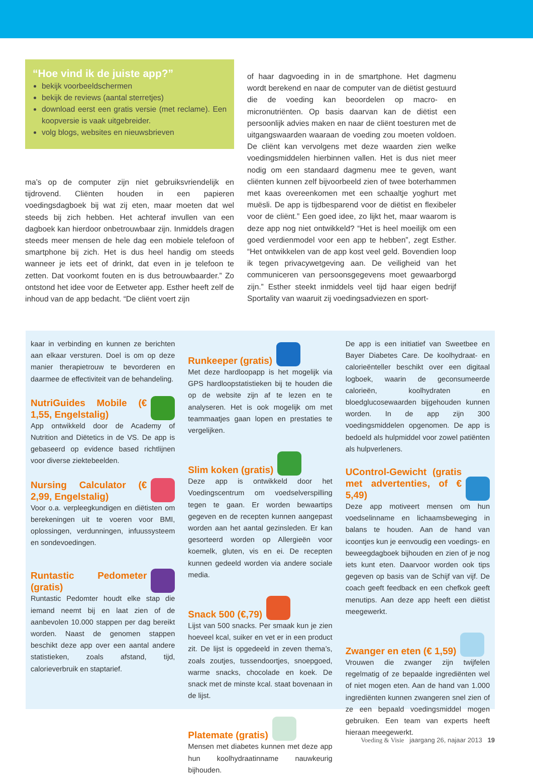“Hoe vind ik de juiste app?”
bekijk voorbeeldschermen
bekijk de reviews (aantal sterretjes)
download eerst een gratis versie (met reclame). Een koopversie is vaak uitgebreider.
volg blogs, websites en nieuwsbrieven
ma’s op de computer zijn niet gebruiksvriendelijk en tijdrovend. Cliënten houden in een papieren voedingsdagboek bij wat zij eten, maar moeten dat wel steeds bij zich hebben. Het achteraf invullen van een dagboek kan hierdoor onbetrouwbaar zijn. Inmiddels dragen steeds meer mensen de hele dag een mobiele telefoon of smartphone bij zich. Het is dus heel handig om steeds wanneer je iets eet of drinkt, dat even in je telefoon te zetten. Dat voorkomt fouten en is dus betrouwbaarder.” Zo ontstond het idee voor de Eetweter app. Esther heeft zelf de inhoud van de app bedacht. “De cliënt voert zijn
of haar dagvoeding in in de smartphone. Het dagmenu wordt berekend en naar de computer van de diëtist gestuurd die de voeding kan beoordelen op macro- en micronutriënten. Op basis daarvan kan de diëtist een persoonlijk advies maken en naar de cliënt toesturen met de uitgangswaarden waaraan de voeding zou moeten voldoen. De cliënt kan vervolgens met deze waarden zien welke voedingsmiddelen hierbinnen vallen. Het is dus niet meer nodig om een standaard dagmenu mee te geven, want cliënten kunnen zelf bijvoorbeeld zien of twee boterhammen met kaas overeenkomen met een schaaltje yoghurt met muësli. De app is tijdbesparend voor de diëtist en flexibeler voor de cliënt.” Een goed idee, zo lijkt het, maar waarom is deze app nog niet ontwikkeld? “Het is heel moeilijk om een goed verdienmodel voor een app te hebben”, zegt Esther. “Het ontwikkelen van de app kost veel geld. Bovendien loop ik tegen privacywetgeving aan. De veiligheid van het communiceren van persoonsgegevens moet gewaarborgd zijn.” Esther steekt inmiddels veel tijd haar eigen bedrijf Sportality van waaruit zij voedingsadviezen en sport-
kaar in verbinding en kunnen ze berichten aan elkaar versturen. Doel is om op deze manier therapietrouw te bevorderen en daarmee de effectiviteit van de behandeling.
NutriGuides Mobile (€ 1,55, Engelstalig)
App ontwikkeld door de Academy of Nutrition and Diëtetics in de VS. De app is gebaseerd op evidence based richtlijnen voor diverse ziektebeelden.
Nursing Calculator (€ 2,99, Engelstalig)
Voor o.a. verpleegkundigen en diëtisten om berekeningen uit te voeren voor BMI, oplossingen, verdunningen, infuussysteem en sondevoedingen.
Runtastic Pedometer (gratis)
Runtastic Pedomter houdt elke stap die iemand neemt bij en laat zien of de aanbevolen 10.000 stappen per dag bereikt worden. Naast de genomen stappen beschikt deze app over een aantal andere statistieken, zoals afstand, tijd, calorieverbruik en staptarief.
Runkeeper (gratis)
Met deze hardloopapp is het mogelijk via GPS hardloopstatistieken bij te houden die op de website zijn af te lezen en te analyseren. Het is ook mogelijk om met teammaatjes gaan lopen en prestaties te vergelijken.
Slim koken (gratis)
Deze app is ontwikkeld door het Voedingscentrum om voedselverspilling tegen te gaan. Er worden bewaartips gegeven en de recepten kunnen aangepast worden aan het aantal gezinsleden. Er kan gesorteerd worden op Allergieën voor koemelk, gluten, vis en ei. De recepten kunnen gedeeld worden via andere sociale media.
Snack 500 (€,79)
Lijst van 500 snacks. Per smaak kun je zien hoeveel kcal, suiker en vet er in een product zit. De lijst is opgedeeld in zeven thema’s, zoals zoutjes, tussendoortjes, snoepgoed, warme snacks, chocolade en koek. De snack met de minste kcal. staat bovenaan in de lijst.
Platemate (gratis)
Mensen met diabetes kunnen met deze app hun koolhydraatinname nauwkeurig bijhouden.
De app is een initiatief van Sweetbee en Bayer Diabetes Care. De koolhydraat- en calorieënteller beschikt over een digitaal logboek, waarin de geconsumeerde calorieën, koolhydraten en bloedglucosewaarden bijgehouden kunnen worden. In de app zijn 300 voedingsmiddelen opgenomen. De app is bedoeld als hulpmiddel voor zowel patiënten als hulpverleners.
UControl-Gewicht (gratis met advertenties, of € 5,49)
Deze app motiveert mensen om hun voedselinname en lichaamsbeweging in balans te houden. Aan de hand van icoontjes kun je eenvoudig een voedings- en beweegdagboek bijhouden en zien of je nog iets kunt eten. Daarvoor worden ook tips gegeven op basis van de Schijf van vijf. De coach geeft feedback en een chefkok geeft menutips. Aan deze app heeft een diëtist meegewerkt.
Zwanger en eten (€ 1,59)
Vrouwen die zwanger zijn twijfelen regelmatig of ze bepaalde ingrediënten wel of niet mogen eten. Aan de hand van 1.000 ingrediënten kunnen zwangeren snel zien of ze een bepaald voedingsmiddel mogen gebruiken. Een team van experts heeft hieraan meegewerkt.
Voeding & Visie jaargang 26, najaar 2013 19